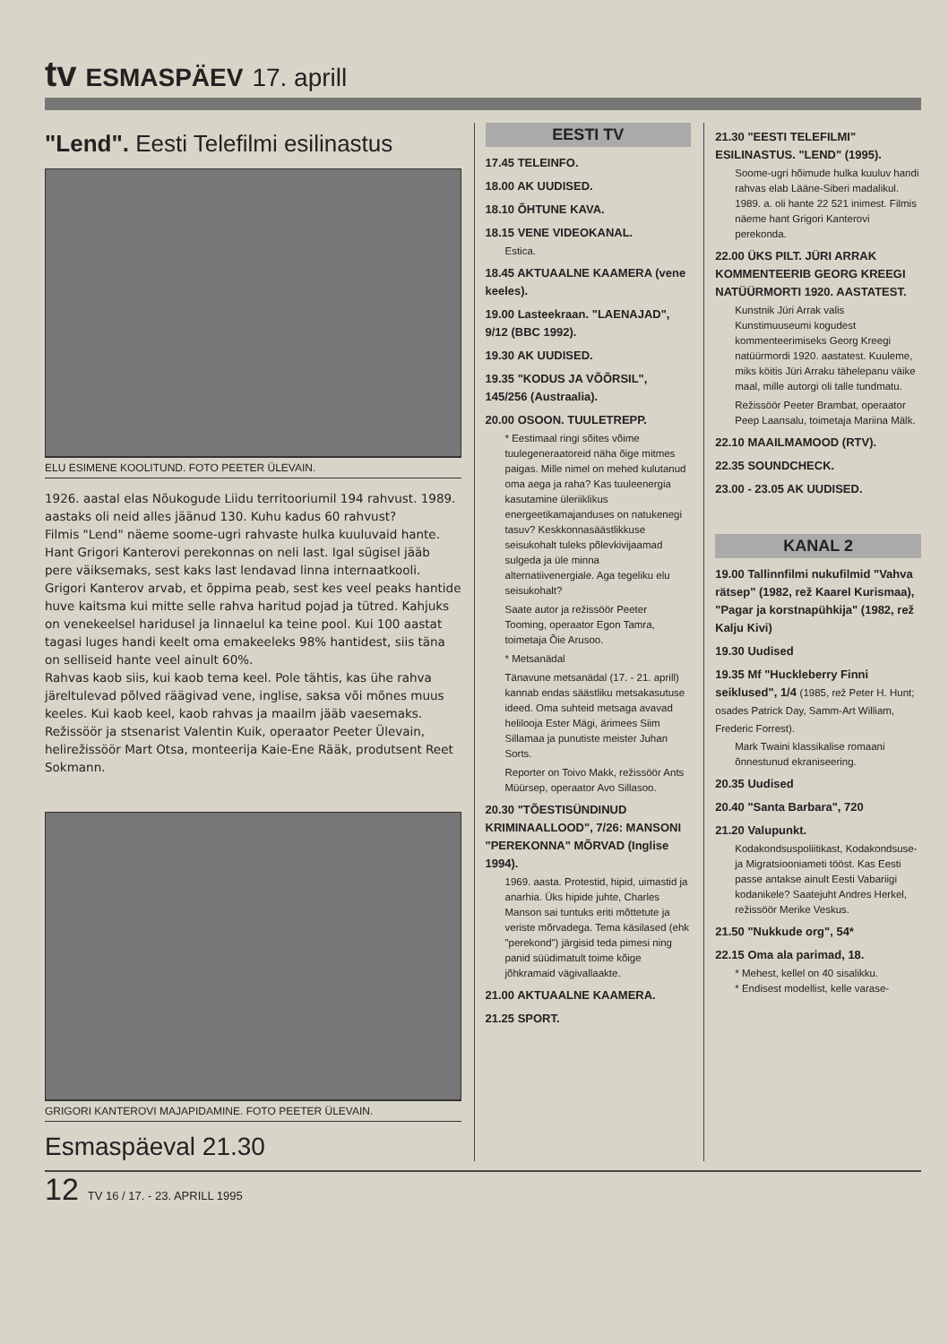tv ESMASPÄEV 17. aprill
"Lend". Eesti Telefilmi esilinastus
ELU ESIMENE KOOLITUND. FOTO PEETER ÜLEVAIN.
1926. aastal elas Nõukogude Liidu territooriumil 194 rahvust. 1989. aastaks oli neid alles jäänud 130. Kuhu kadus 60 rahvust?
Filmis "Lend" näeme soome-ugri rahvaste hulka kuuluvaid hante. Hant Grigori Kanterovi perekonnas on neli last. Igal sügisel jääb pere väiksemaks, sest kaks last lendavad linna internaatkooli.
Grigori Kanterov arvab, et õppima peab, sest kes veel peaks hantide huve kaitsma kui mitte selle rahva haritud pojad ja tütred. Kahjuks on venekeelsel haridusel ja linnaelul ka teine pool. Kui 100 aastat tagasi luges handi keelt oma emakeeleks 98% hantidest, siis täna on selliseid hante veel ainult 60%.
Rahvas kaob siis, kui kaob tema keel. Pole tähtis, kas ühe rahva järeltulevad põlved räägivad vene, inglise, saksa või mõnes muus keeles. Kui kaob keel, kaob rahvas ja maailm jääb vaesemaks.
Režissöör ja stsenarist Valentin Kuik, operaator Peeter Ülevain, helirežissöör Mart Otsa, monteerija Kaie-Ene Rääk, produtsent Reet Sokmann.
GRIGORI KANTEROVI MAJAPIDAMINE. FOTO PEETER ÜLEVAIN.
Esmaspäeval 21.30
EESTI TV
17.45 TELEINFO.
18.00 AK UUDISED.
18.10 ÕHTUNE KAVA.
18.15 VENE VIDEOKANAL.
Estica.
18.45 AKTUAALNE KAAMERA (vene keeles).
19.00 Lasteekraan. "LAENAJAD", 9/12 (BBC 1992).
19.30 AK UUDISED.
19.35 "KODUS JA VÕÕRSIL", 145/256 (Austraalia).
20.00 OSOON. TUULETREPP.
* Eestimaal ringi sõites võime tuulegeneraatoreid näha õige mitmes paigas. Mille nimel on mehed kulutanud oma aega ja raha? Kas tuuleenergia kasutamine üleriiklikus energeetikamajanduses on natukenegi tasuv? Keskkonnasäästlikkuse seisukohalt tuleks põlevkivijaamad sulgeda ja üle minna alternatiivenergiale. Aga tegeliku elu seisukohalt?
Saate autor ja režissöör Peeter Tooming, operaator Egon Tamra, toimetaja Õie Arusoo.
* Metsanädal
Tänavune metsanädal (17. - 21. aprill) kannab endas säästliku metsakasutuse ideed. Oma suhteid metsaga avavad helilooja Ester Mägi, ärimees Siim Sillamaa ja punutiste meister Juhan Sorts.
Reporter on Toivo Makk, režissöör Ants Müürsep, operaator Avo Sillasoo.
20.30 "TÕESTISÜNDINUD KRIMINAALLOOD", 7/26: MANSONI "PEREKONNA" MÕRVAD (Inglise 1994).
1969. aasta. Protestid, hipid, uimastid ja anarhia. Üks hipide juhte, Charles Manson sai tuntuks eriti mõttetute ja veriste mõrvadega. Tema käsilased (ehk "perekond") järgisid teda pimesi ning panid süüdimatult toime kõige jõhkramaid vägivallaakte.
21.00 AKTUAALNE KAAMERA.
21.25 SPORT.
21.30 "EESTI TELEFILMI" ESILINASTUS. "LEND" (1995).
Soome-ugri hõimude hulka kuuluv handi rahvas elab Lääne-Siberi madalikul. 1989. a. oli hante 22 521 inimest. Filmis näeme hant Grigori Kanterovi perekonda.
22.00 ÜKS PILT. JÜRI ARRAK KOMMENTEERIB GEORG KREEGI NATÜÜRMORTI 1920. AASTATEST.
Kunstnik Jüri Arrak valis Kunstimuuseumi kogudest kommenteerimiseks Georg Kreegi natüürmordi 1920. aastatest. Kuuleme, miks köitis Jüri Arraku tähelepanu väike maal, mille autorgi oli talle tundmatu.
Režissöör Peeter Brambat, operaator Peep Laansalu, toimetaja Mariina Mälk.
22.10 MAAILMAMOOD (RTV).
22.35 SOUNDCHECK.
23.00 - 23.05 AK UUDISED.
KANAL 2
19.00 Tallinnfilmi nukufilmid "Vahva rätsep" (1982, rež Kaarel Kurismaa), "Pagar ja korstnapühkija" (1982, rež Kalju Kivi)
19.30 Uudised
19.35 Mf "Huckleberry Finni seiklused", 1/4 (1985, rež Peter H. Hunt; osades Patrick Day, Samm-Art William, Frederic Forrest).
Mark Twaini klassikalise romaani õnnestunud ekraniseering.
20.35 Uudised
20.40 "Santa Barbara", 720
21.20 Valupunkt.
Kodakondsuspoliitikast, Kodakondsuse- ja Migratsiooniameti tööst. Kas Eesti passe antakse ainult Eesti Vabariigi kodanikele? Saatejuht Andres Herkel, režissöör Merike Veskus.
21.50 "Nukkude org", 54*
22.15 Oma ala parimad, 18.
* Mehest, kellel on 40 sisalikku.
* Endisest modellist, kelle varase-
12 TV 16 / 17. - 23. APRILL 1995